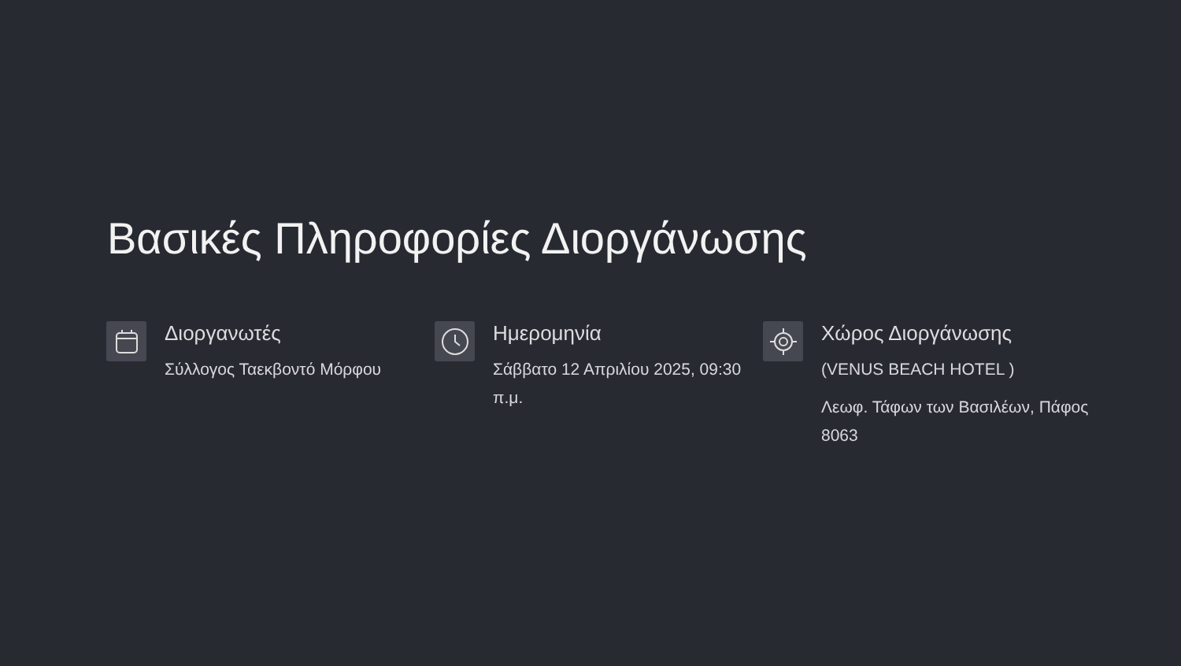Βασικές Πληροφορίες Διοργάνωσης
Διοργανωτές
Σύλλογος Ταεκβοντό Μόρφου
Ημερομηνία
Σάββατο 12 Απριλίου 2025, 09:30 π.μ.
Χώρος Διοργάνωσης
(VENUS BEACH HOTEL )
Λεωφ. Τάφων των Βασιλέων, Πάφος 8063